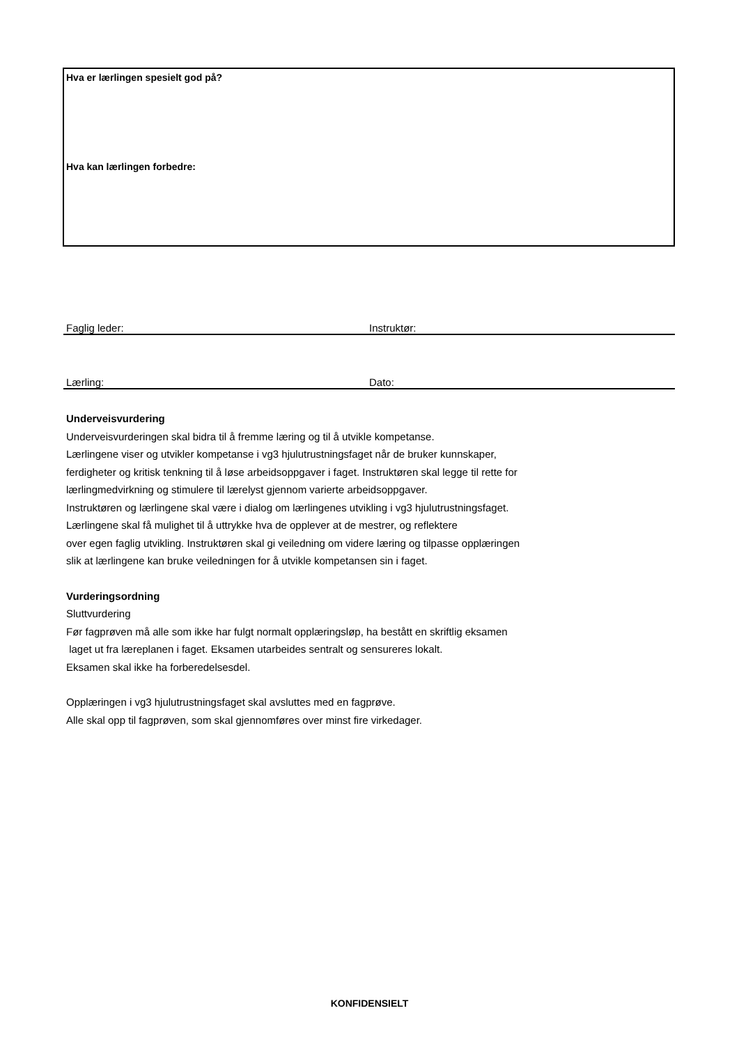Hva er lærlingen spesielt god på?
Hva kan lærlingen forbedre:
Faglig leder: Instruktør:
Lærling: Dato:
Underveisvurdering
Underveisvurderingen skal bidra til å fremme læring og til å utvikle kompetanse.
Lærlingene viser og utvikler kompetanse i vg3 hjulutrustningsfaget når de bruker kunnskaper,
ferdigheter og kritisk tenkning til å løse arbeidsoppgaver i faget. Instruktøren skal legge til rette for
lærlingmedvirkning og stimulere til lærelyst gjennom varierte arbeidsoppgaver.
Instruktøren og lærlingene skal være i dialog om lærlingenes utvikling i vg3 hjulutrustningsfaget.
Lærlingene skal få mulighet til å uttrykke hva de opplever at de mestrer, og reflektere
over egen faglig utvikling. Instruktøren skal gi veiledning om videre læring og tilpasse opplæringen
slik at lærlingene kan bruke veiledningen for å utvikle kompetansen sin i faget.
Vurderingsordning
Sluttvurdering
Før fagprøven må alle som ikke har fulgt normalt opplæringsløp, ha bestått en skriftlig eksamen
laget ut fra læreplanen i faget. Eksamen utarbeides sentralt og sensureres lokalt.
Eksamen skal ikke ha forberedelsesdel.
Opplæringen i vg3 hjulutrustningsfaget skal avsluttes med en fagprøve.
Alle skal opp til fagprøven, som skal gjennomføres over minst fire virkedager.
KONFIDENSIELT